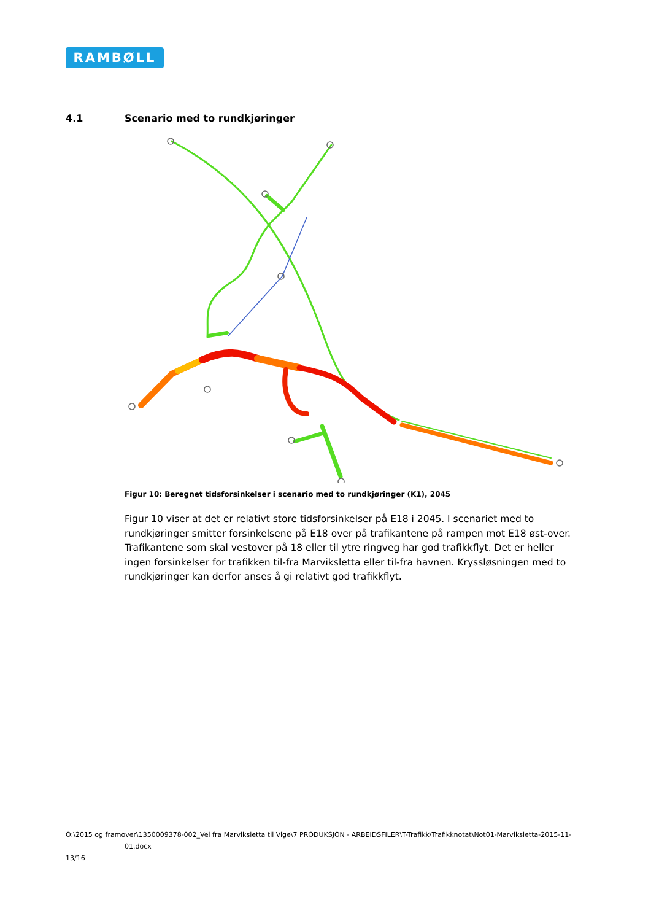RAMBØLL
4.1 Scenario med to rundkjøringer
Figur 10: Beregnet tidsforsinkelser i scenario med to rundkjøringer (K1), 2045
Figur 10 viser at det er relativt store tidsforsinkelser på E18 i 2045. I scenariet med to rundkjøringer smitter forsinkelsene på E18 over på trafikantene på rampen mot E18 øst-over. Trafikantene som skal vestover på 18 eller til ytre ringveg har god trafikkflyt. Det er heller ingen forsinkelser for trafikken til-fra Marviksletta eller til-fra havnen. Kryssløsningen med to rundkjøringer kan derfor anses å gi relativt god trafikkflyt.
O:\2015 og framover\1350009378-002_Vei fra Marviksletta til Vige\7 PRODUKSJON - ARBEIDSFILER\T-Trafikk\Trafikknotat\Not01-Marviksletta-2015-11-
01.docx
13/16